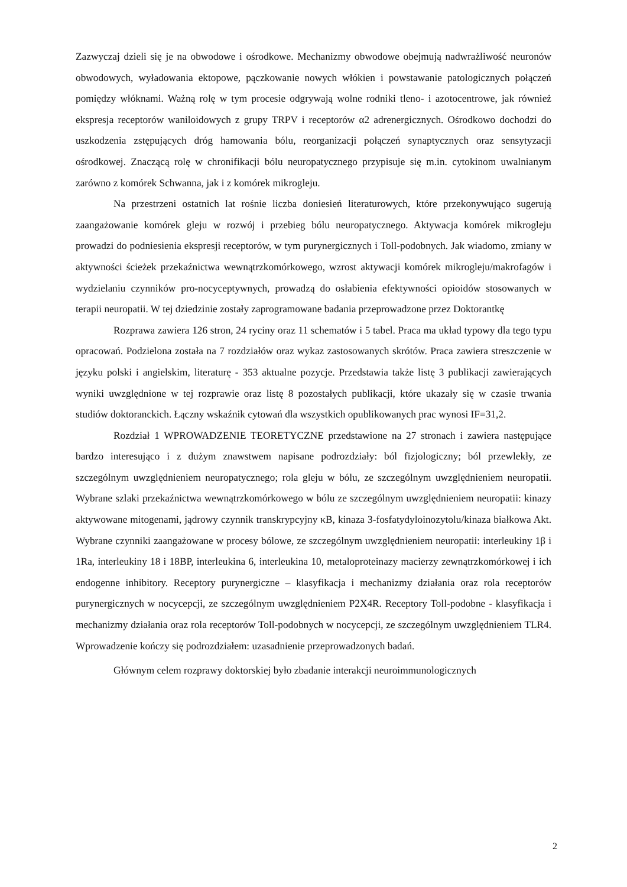Zazwyczaj dzieli się je na obwodowe i ośrodkowe. Mechanizmy obwodowe obejmują nadwrażliwość neuronów obwodowych, wyładowania ektopowe, pączkowanie nowych włókien i powstawanie patologicznych połączeń pomiędzy włóknami. Ważną rolę w tym procesie odgrywają wolne rodniki tleno- i azotocentrowe, jak również ekspresja receptorów waniloidowych z grupy TRPV i receptorów α2 adrenergicznych. Ośrodkowo dochodzi do uszkodzenia zstępujących dróg hamowania bólu, reorganizacji połączeń synaptycznych oraz sensytyzacji ośrodkowej. Znaczącą rolę w chronifikacji bólu neuropatycznego przypisuje się m.in. cytokinom uwalnianym zarówno z komórek Schwanna, jak i z komórek mikrogleju.
Na przestrzeni ostatnich lat rośnie liczba doniesień literaturowych, które przekonywująco sugerują zaangażowanie komórek gleju w rozwój i przebieg bólu neuropatycznego. Aktywacja komórek mikrogleju prowadzi do podniesienia ekspresji receptorów, w tym purynergicznych i Toll-podobnych. Jak wiadomo, zmiany w aktywności ścieżek przekaźnictwa wewnątrzkomórkowego, wzrost aktywacji komórek mikrogleju/makrofagów i wydzielaniu czynników pro-nocyceptywnych, prowadzą do osłabienia efektywności opioidów stosowanych w terapii neuropatii. W tej dziedzinie zostały zaprogramowane badania przeprowadzone przez Doktorantkę
Rozprawa zawiera 126 stron, 24 ryciny oraz 11 schematów i 5 tabel. Praca ma układ typowy dla tego typu opracowań. Podzielona została na 7 rozdziałów oraz wykaz zastosowanych skrótów. Praca zawiera streszczenie w języku polski i angielskim, literaturę - 353 aktualne pozycje. Przedstawia także listę 3 publikacji zawierających wyniki uwzględnione w tej rozprawie oraz listę 8 pozostałych publikacji, które ukazały się w czasie trwania studiów doktoranckich. Łączny wskaźnik cytowań dla wszystkich opublikowanych prac wynosi IF=31,2.
Rozdział 1 WPROWADZENIE TEORETYCZNE przedstawione na 27 stronach i zawiera następujące bardzo interesująco i z dużym znawstwem napisane podrozdziały: ból fizjologiczny; ból przewlekły, ze szczególnym uwzględnieniem neuropatycznego; rola gleju w bólu, ze szczególnym uwzględnieniem neuropatii. Wybrane szlaki przekaźnictwa wewnątrzkomórkowego w bólu ze szczególnym uwzględnieniem neuropatii: kinazy aktywowane mitogenami, jądrowy czynnik transkrypcyjny κB, kinaza 3-fosfatydyloinozytolu/kinaza białkowa Akt. Wybrane czynniki zaangażowane w procesy bólowe, ze szczególnym uwzględnieniem neuropatii: interleukiny 1β i 1Ra, interleukiny 18 i 18BP, interleukina 6, interleukina 10, metaloproteinazy macierzy zewnątrzkomórkowej i ich endogenne inhibitory. Receptory purynergiczne – klasyfikacja i mechanizmy działania oraz rola receptorów purynergicznych w nocycepcji, ze szczególnym uwzględnieniem P2X4R. Receptory Toll-podobne - klasyfikacja i mechanizmy działania oraz rola receptorów Toll-podobnych w nocycepcji, ze szczególnym uwzględnieniem TLR4. Wprowadzenie kończy się podrozdziałem: uzasadnienie przeprowadzonych badań.
Głównym celem rozprawy doktorskiej było zbadanie interakcji neuroimmunologicznych
2